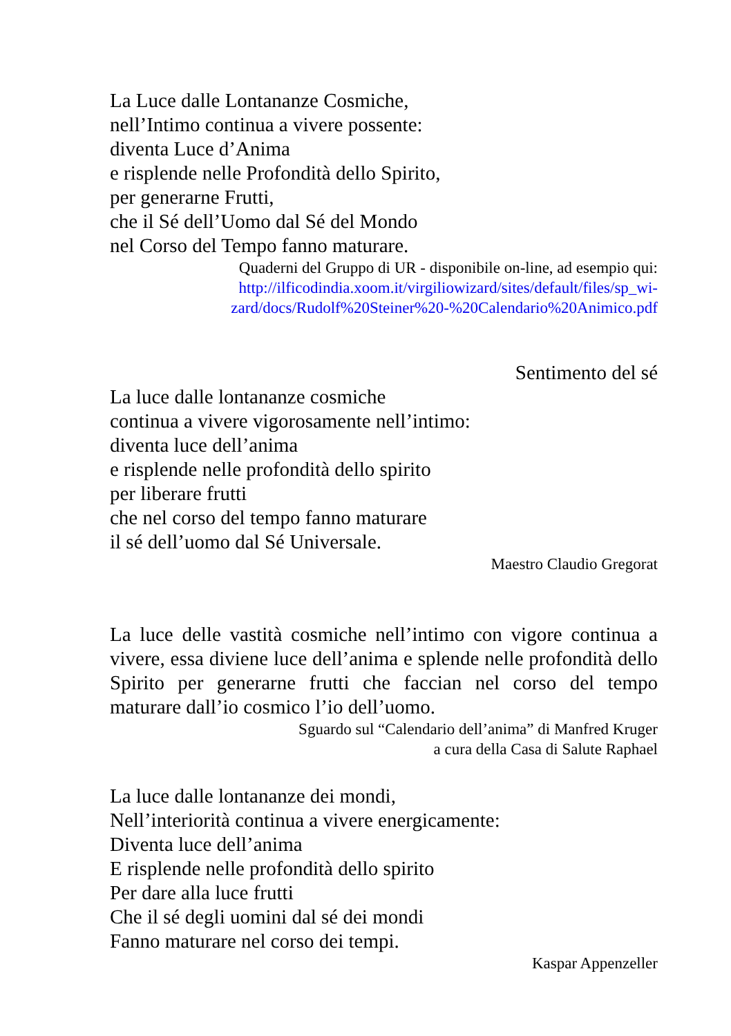La Luce dalle Lontananze Cosmiche,
nell’Intimo continua a vivere possente:
diventa Luce d’Anima
e risplende nelle Profondità dello Spirito,
per generarne Frutti,
che il Sé dell’Uomo dal Sé del Mondo
nel Corso del Tempo fanno maturare.
Quaderni del Gruppo di UR - disponibile on-line, ad esempio qui:
http://ilficodindia.xoom.it/virgiliowizard/sites/default/files/sp_wi-
zard/docs/Rudolf%20Steiner%20-%20Calendario%20Animico.pdf
Sentimento del sé
La luce dalle lontananze cosmiche
continua a vivere vigorosamente nell’intimo:
diventa luce dell’anima
e risplende nelle profondità dello spirito
per liberare frutti
che nel corso del tempo fanno maturare
il sé dell’uomo dal Sé Universale.
Maestro Claudio Gregorat
La luce delle vastità cosmiche nell’intimo con vigore continua a vivere, essa diviene luce dell’anima e splende nelle profondità dello Spirito per generarne frutti che faccian nel corso del tempo maturare dall’io cosmico l’io dell’uomo.
Sguardo sul “Calendario dell’anima” di Manfred Kruger
a cura della Casa di Salute Raphael
La luce dalle lontananze dei mondi,
Nell’interiorità continua a vivere energicamente:
Diventa luce dell’anima
E risplende nelle profondità dello spirito
Per dare alla luce frutti
Che il sé degli uomini dal sé dei mondi
Fanno maturare nel corso dei tempi.
Kaspar Appenzeller